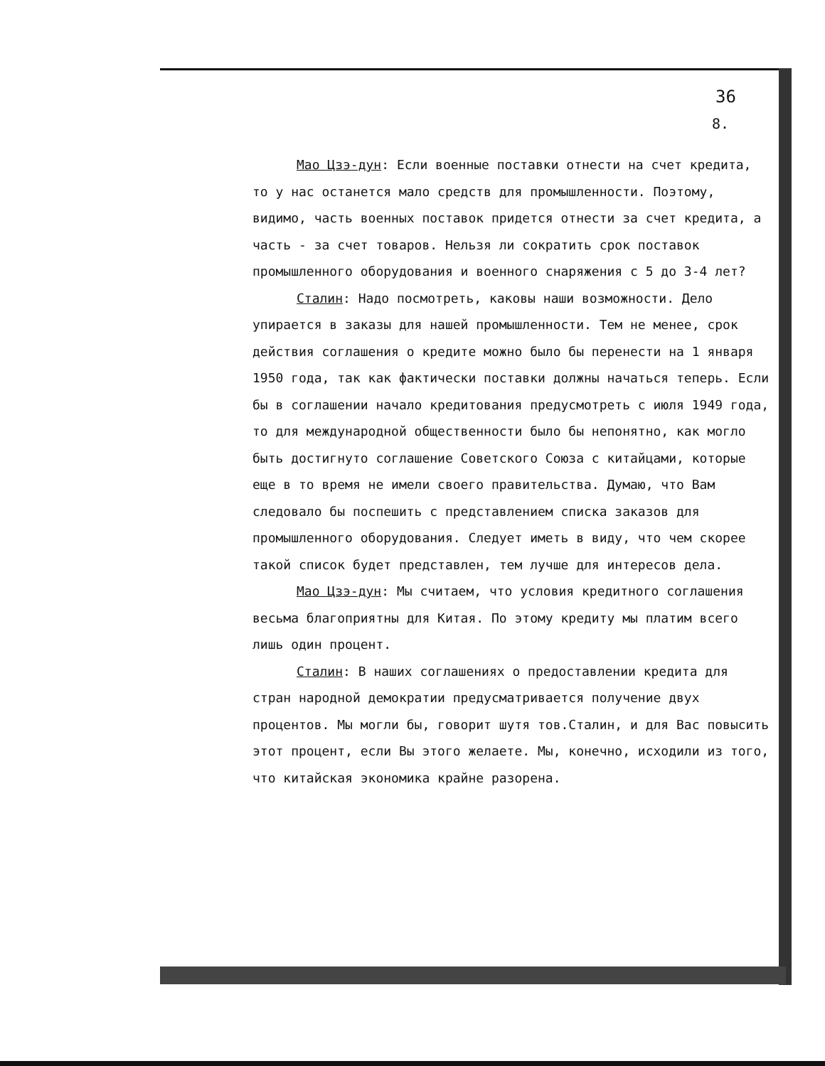36
8.
Мао Цзэ-дун: Если военные поставки отнести на счет кредита, то у нас останется мало средств для промышленности. Поэтому, видимо, часть военных поставок придется отнести за счет кредита, а часть - за счет товаров. Нельзя ли сократить срок поставок промышленного оборудования и военного снаряжения с 5 до 3-4 лет?
Сталин: Надо посмотреть, каковы наши возможности. Дело упирается в заказы для нашей промышленности. Тем не менее, срок действия соглашения о кредите можно было бы перенести на 1 января 1950 года, так как фактически поставки должны начаться теперь. Если бы в соглашении начало кредитования предусмотреть с июля 1949 года, то для международной общественности было бы непонятно, как могло быть достигнуто соглашение Советского Союза с китайцами, которые еще в то время не имели своего правительства. Думаю, что Вам следовало бы поспешить с представлением списка заказов для промышленного оборудования. Следует иметь в виду, что чем скорее такой список будет представлен, тем лучше для интересов дела.
Мао Цзэ-дун: Мы считаем, что условия кредитного соглашения весьма благоприятны для Китая. По этому кредиту мы платим всего лишь один процент.
Сталин: В наших соглашениях о предоставлении кредита для стран народной демократии предусматривается получение двух процентов. Мы могли бы, говорит шутя тов.Сталин, и для Вас повысить этот процент, если Вы этого желаете. Мы, конечно, исходили из того, что китайская экономика крайне разорена.